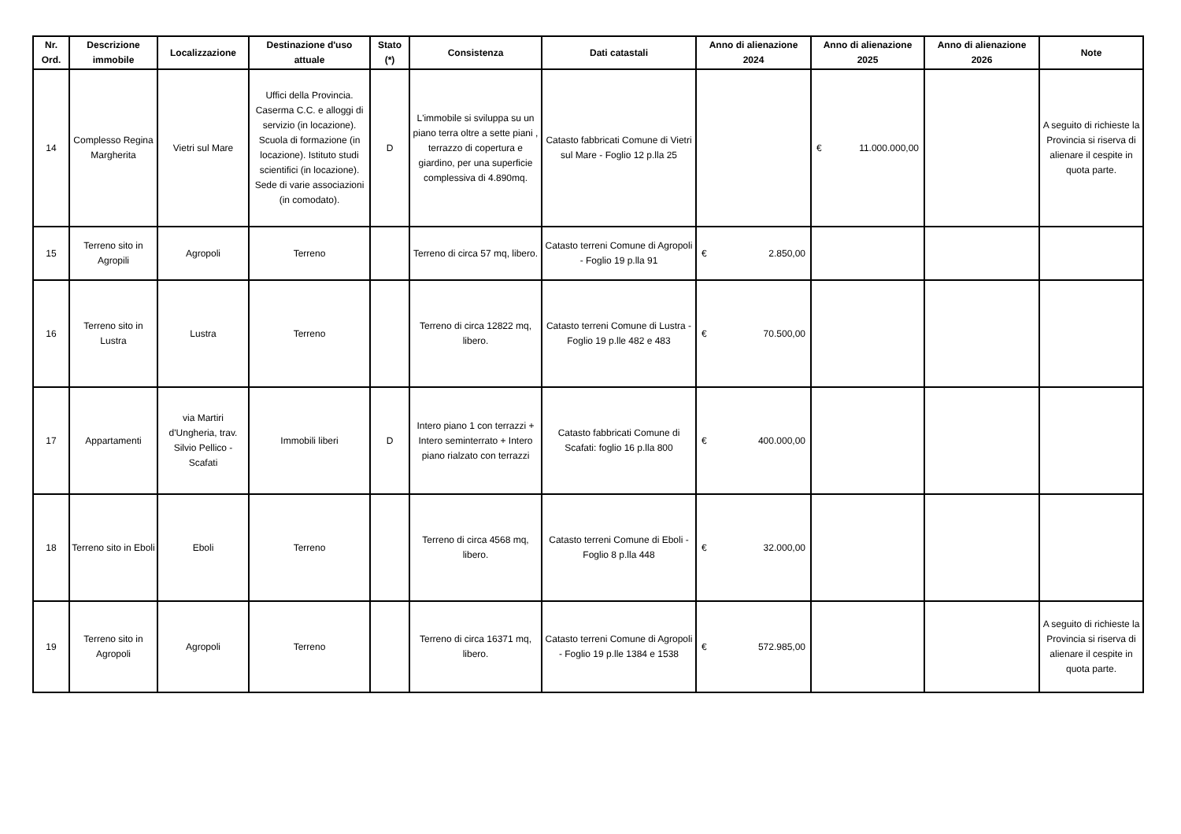| Nr. Ord. | Descrizione immobile | Localizzazione | Destinazione d'uso attuale | Stato (*) | Consistenza | Dati catastali | Anno di alienazione 2024 | Anno di alienazione 2025 | Anno di alienazione 2026 | Note |
| --- | --- | --- | --- | --- | --- | --- | --- | --- | --- | --- |
| 14 | Complesso Regina Margherita | Vietri sul Mare | Uffici della Provincia. Caserma C.C. e alloggi di servizio (in locazione). Scuola di formazione (in locazione). Istituto studi scientifici (in locazione). Sede di varie associazioni (in comodato). | D | L'immobile si sviluppa su un piano terra oltre a sette piani , terrazzo di copertura e giardino, per una superficie complessiva di 4.890mq. | Catasto fabbricati Comune di Vietri sul Mare - Foglio 12 p.lla 25 | | € 11.000.000,00 | | A seguito di richieste la Provincia si riserva di alienare il cespite in quota parte. |
| 15 | Terreno sito in Agropili | Agropoli | Terreno | | Terreno di circa 57 mq, libero. | Catasto terreni Comune di Agropoli - Foglio 19 p.lla 91 | € 2.850,00 | | | |
| 16 | Terreno sito in Lustra | Lustra | Terreno | | Terreno di circa 12822 mq, libero. | Catasto terreni Comune di Lustra - Foglio 19 p.lle 482 e 483 | € 70.500,00 | | | |
| 17 | Appartamenti | via Martiri d'Ungheria, trav. Silvio Pellico - Scafati | Immobili liberi | D | Intero piano 1 con terrazzi + Intero seminterrato + Intero piano rialzato con terrazzi | Catasto fabbricati Comune di Scafati: foglio 16 p.lla 800 | € 400.000,00 | | | |
| 18 | Terreno sito in Eboli | Eboli | Terreno | | Terreno di circa 4568 mq, libero. | Catasto terreni Comune di Eboli - Foglio 8 p.lla 448 | € 32.000,00 | | | |
| 19 | Terreno sito in Agropoli | Agropoli | Terreno | | Terreno di circa 16371 mq, libero. | Catasto terreni Comune di Agropoli - Foglio 19 p.lle 1384 e 1538 | € 572.985,00 | | | A seguito di richieste la Provincia si riserva di alienare il cespite in quota parte. |